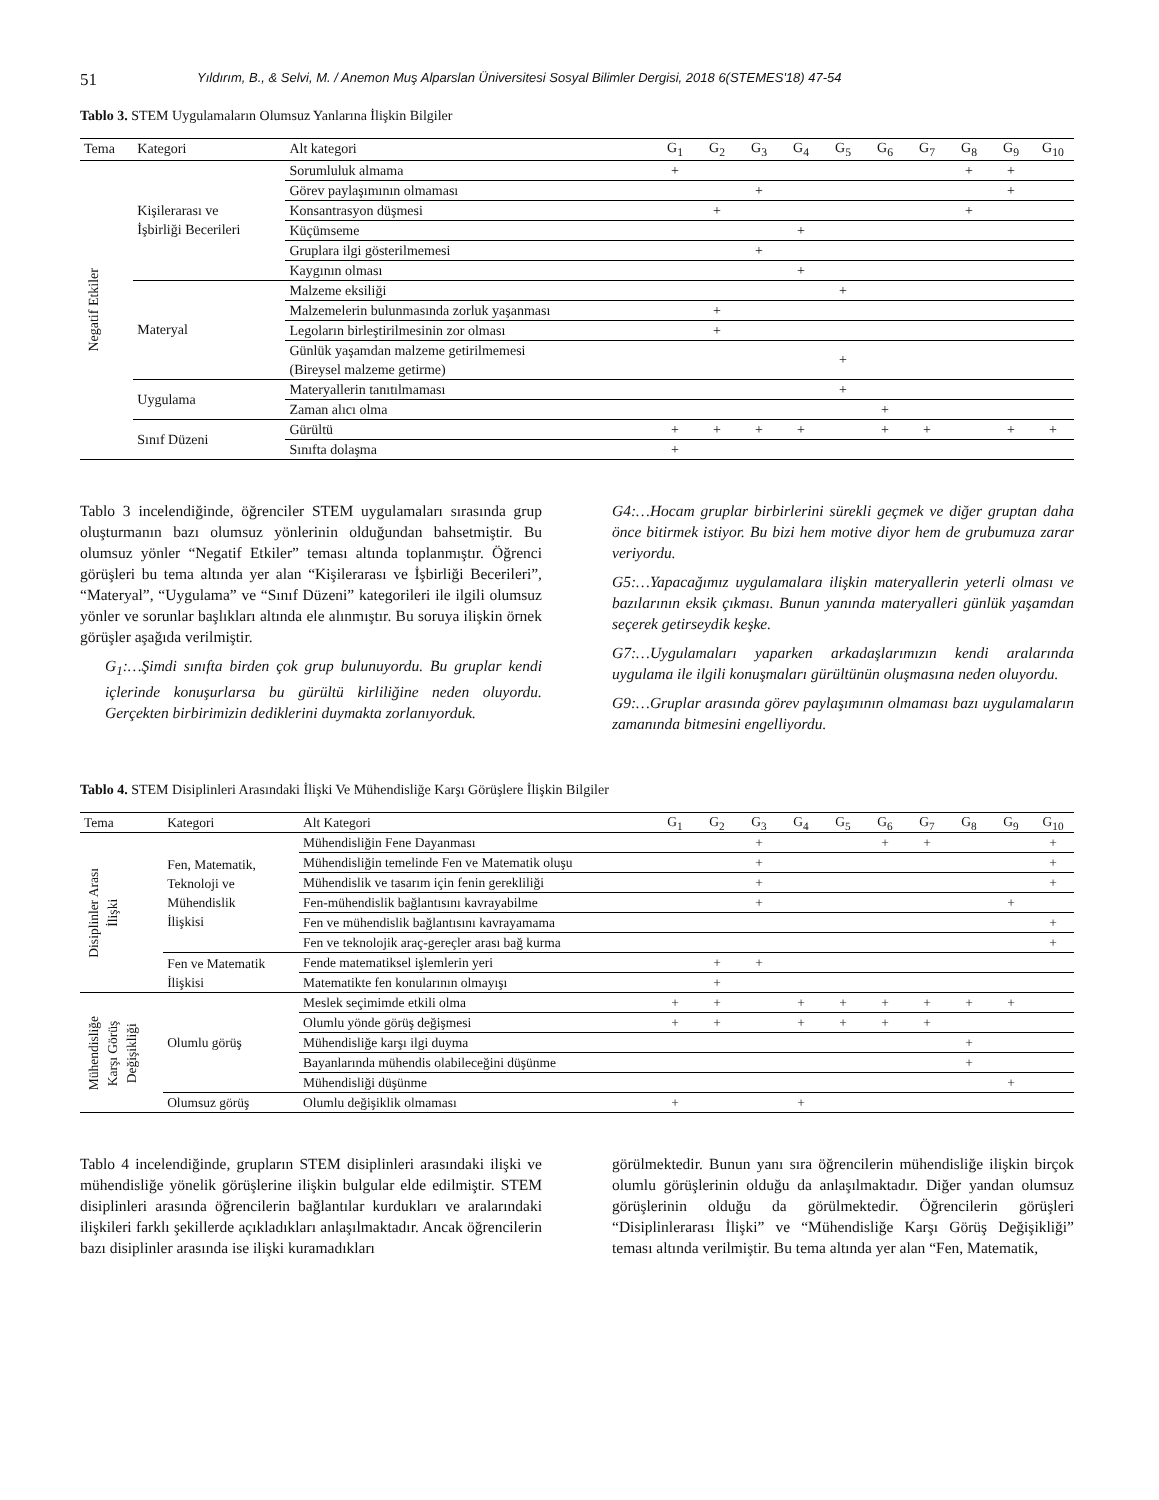51 Yıldırım, B., & Selvi, M. / Anemon Muş Alparslan Üniversitesi Sosyal Bilimler Dergisi, 2018 6(STEMES'18) 47-54
Tablo 3. STEM Uygulamaların Olumsuz Yanlarına İlişkin Bilgiler
| Tema | Kategori | Alt kategori | G<sub>1</sub> | G<sub>2</sub> | G<sub>3</sub> | G<sub>4</sub> | G<sub>5</sub> | G<sub>6</sub> | G<sub>7</sub> | G<sub>8</sub> | G<sub>9</sub> | G<sub>10</sub> |
| --- | --- | --- | --- | --- | --- | --- | --- | --- | --- | --- | --- | --- |
| Negatif Etkiler | Kişilerarası ve İşbirliği Becerileri | Sorumluluk almama | + | | | | | | | + | + | |
| | | Görev paylaşımının olmaması | | | + | | | | | | + | |
| | | Konsantrasyon düşmesi | | + | | | | | | + | | |
| | | Küçümseme | | | | + | | | | | | |
| | | Gruplara ilgi gösterilmemesi | | | + | | | | | | | |
| | | Kaygının olması | | | | + | | | | | | |
| | Materyal | Malzeme eksiliği | | | | | + | | | | | |
| | | Malzemelerin bulunmasında zorluk yaşanması | | + | | | | | | | | |
| | | Legoların birleştirilmesinin zor olması | | + | | | | | | | | |
| | | Günlük yaşamdan malzeme getirilmemesi (Bireysel malzeme getirme) | | | | | + | | | | | |
| | Uygulama | Materyallerin tanıtılmaması | | | | | + | | | | | |
| | | Zaman alıcı olma | | | | | | + | | | | |
| | Sınıf Düzeni | Gürültü | + | + | + | + | | + | + | | + | + |
| | | Sınıfta dolaşma | + | | | | | | | | | |
Tablo 3 incelendiğinde, öğrenciler STEM uygulamaları sırasında grup oluşturmanın bazı olumsuz yönlerinin olduğundan bahsetmiştir. Bu olumsuz yönler “Negatif Etkiler” teması altında toplanmıştır. Öğrenci görüşleri bu tema altında yer alan “Kişilerarası ve İşbirliği Becerileri”, “Materyal”, “Uygulama” ve “Sınıf Düzeni” kategorileri ile ilgili olumsuz yönler ve sorunlar başlıkları altında ele alınmıştır. Bu soruya ilişkin örnek görüşler aşağıda verilmiştir.
G<sub>1</sub>:…Şimdi sınıfta birden çok grup bulunuyordu. Bu gruplar kendi içlerinde konuşurlarsa bu gürültü kirliliğine neden oluyordu. Gerçekten birbirimizin dediklerini duymakta zorlanıyorduk.
G4:…Hocam gruplar birbirlerini sürekli geçmek ve diğer gruptan daha önce bitirmek istiyor. Bu bizi hem motive diyor hem de grubumuza zarar veriyordu.
G5:…Yapacağımız uygulamalara ilişkin materyallerin yeterli olması ve bazılarının eksik çıkması. Bunun yanında materyalleri günlük yaşamdan seçerek getirseydik keşke.
G7:…Uygulamaları yaparken arkadaşlarımızın kendi aralarında uygulama ile ilgili konuşmaları gürültünün oluşmasına neden oluyordu.
G9:…Gruplar arasında görev paylaşımının olmaması bazı uygulamaların zamanında bitmesini engelliyordu.
Tablo 4. STEM Disiplinleri Arasındaki İlişki Ve Mühendisliğe Karşı Görüşlere İlişkin Bilgiler
| Tema | Kategori | Alt Kategori | G<sub>1</sub> | G<sub>2</sub> | G<sub>3</sub> | G<sub>4</sub> | G<sub>5</sub> | G<sub>6</sub> | G<sub>7</sub> | G<sub>8</sub> | G<sub>9</sub> | G<sub>10</sub> |
| --- | --- | --- | --- | --- | --- | --- | --- | --- | --- | --- | --- | --- |
| Disiplinler Arası İlişki | Fen, Matematik, Teknoloji ve Mühendislik İlişkisi | Mühendisliğin Fene Dayanması | | | + | | | + | + | | | + |
| | | Mühendisliğin temelinde Fen ve Matematik oluşu | | | + | | | | | | | + |
| | | Mühendislik ve tasarım için fenin gerekliliği | | | + | | | | | | | + |
| | | Fen-mühendislik bağlantısını kavrayabilme | | | + | | | | | | + | |
| | | Fen ve mühendislik bağlantısını kavrayamama | | | | | | | | | | + |
| | | Fen ve teknolojik araç-gereçler arası bağ kurma | | | | | | | | | | + |
| | Fen ve Matematik İlişkisi | Fende matematiksel işlemlerin yeri | | + | + | | | | | | | |
| | | Matematikte fen konularının olmayışı | | + | | | | | | | | |
| Mühendisliğe Karşı Görüş Değişikliği | Olumlu görüş | Meslek seçimimde etkili olma | + | + | | + | + | + | + | + | + | |
| | | Olumlu yönde görüş değişmesi | + | + | | + | + | + | + | | | |
| | | Mühendisliğe karşı ilgi duyma | | | | | | | | + | | |
| | | Bayanlarında mühendis olabileceğini düşünme | | | | | | | | + | | |
| | | Mühendisliği düşünme | | | | | | | | | + | |
| | Olumsuz görüş | Olumlu değişiklik olmaması | + | | | + | | | | | | |
Tablo 4 incelendiğinde, grupların STEM disiplinleri arasındaki ilişki ve mühendisliğe yönelik görüşlerine ilişkin bulgular elde edilmiştir. STEM disiplinleri arasında öğrencilerin bağlantılar kurdukları ve aralarındaki ilişkileri farklı şekillerde açıkladıkları anlaşılmaktadır. Ancak öğrencilerin bazı disiplinler arasında ise ilişki kuramadıkları
görülmektedir. Bunun yanı sıra öğrencilerin mühendisliğe ilişkin birçok olumlu görüşlerinin olduğu da anlaşılmaktadır. Diğer yandan olumsuz görüşlerinin olduğu da görülmektedir. Öğrencilerin görüşleri “Disiplinlerarası İlişki” ve “Mühendisliğe Karşı Görüş Değişikliği” teması altında verilmiştir. Bu tema altında yer alan “Fen, Matematik,